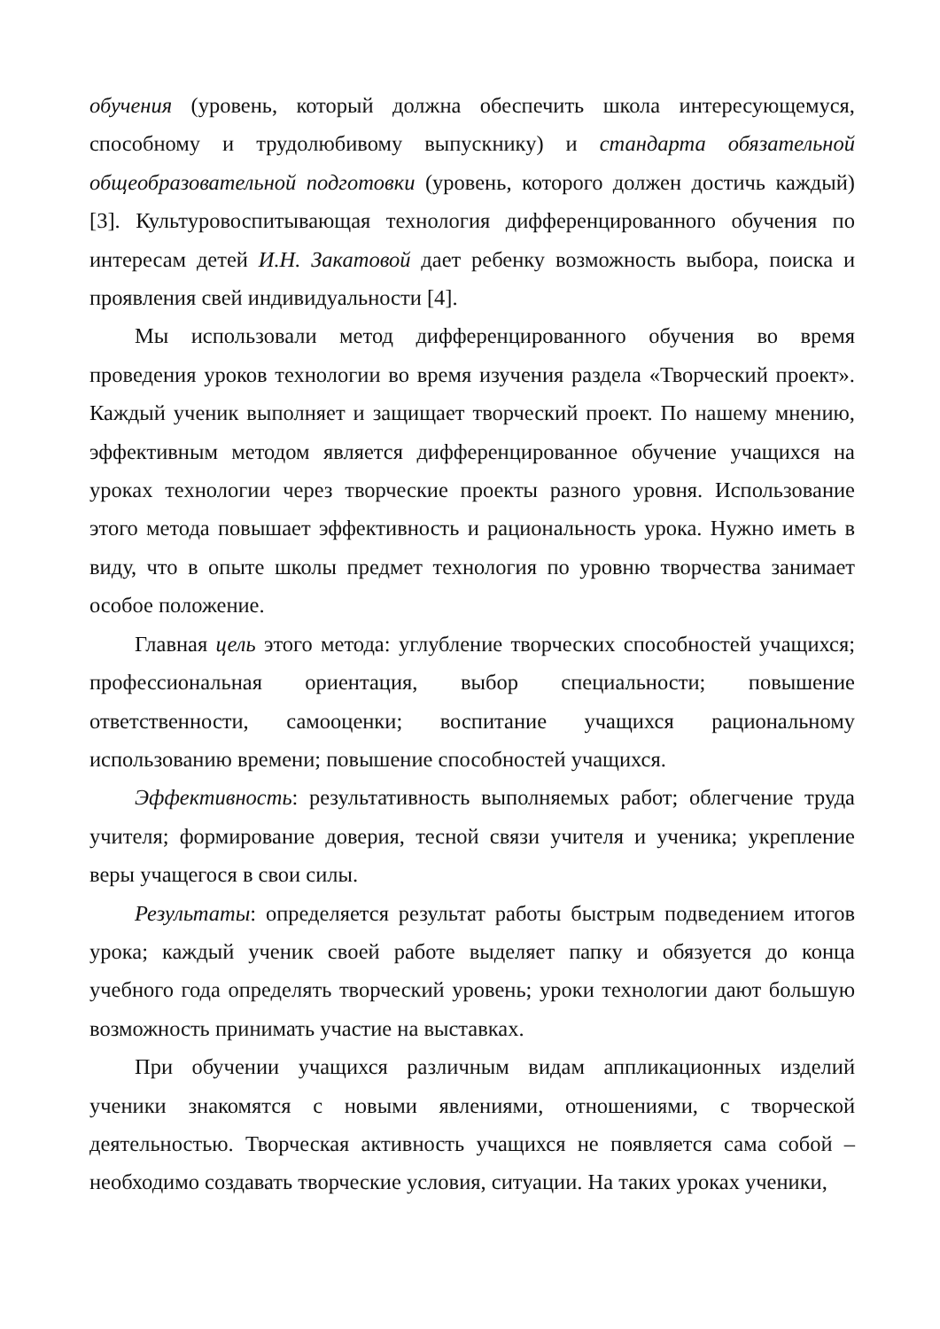обучения (уровень, который должна обеспечить школа интересующемуся, способному и трудолюбивому выпускнику) и стандарта обязательной общеобразовательной подготовки (уровень, которого должен достичь каждый) [3]. Культуровоспитывающая технология дифференцированного обучения по интересам детей И.Н. Закатовой дает ребенку возможность выбора, поиска и проявления свей индивидуальности [4].
Мы использовали метод дифференцированного обучения во время проведения уроков технологии во время изучения раздела «Творческий проект». Каждый ученик выполняет и защищает творческий проект. По нашему мнению, эффективным методом является дифференцированное обучение учащихся на уроках технологии через творческие проекты разного уровня. Использование этого метода повышает эффективность и рациональность урока. Нужно иметь в виду, что в опыте школы предмет технология по уровню творчества занимает особое положение.
Главная цель этого метода: углубление творческих способностей учащихся; профессиональная ориентация, выбор специальности; повышение ответственности, самооценки; воспитание учащихся рациональному использованию времени; повышение способностей учащихся.
Эффективность: результативность выполняемых работ; облегчение труда учителя; формирование доверия, тесной связи учителя и ученика; укрепление веры учащегося в свои силы.
Результаты: определяется результат работы быстрым подведением итогов урока; каждый ученик своей работе выделяет папку и обязуется до конца учебного года определять творческий уровень; уроки технологии дают большую возможность принимать участие на выставках.
При обучении учащихся различным видам аппликационных изделий ученики знакомятся с новыми явлениями, отношениями, с творческой деятельностью. Творческая активность учащихся не появляется сама собой – необходимо создавать творческие условия, ситуации. На таких уроках ученики,